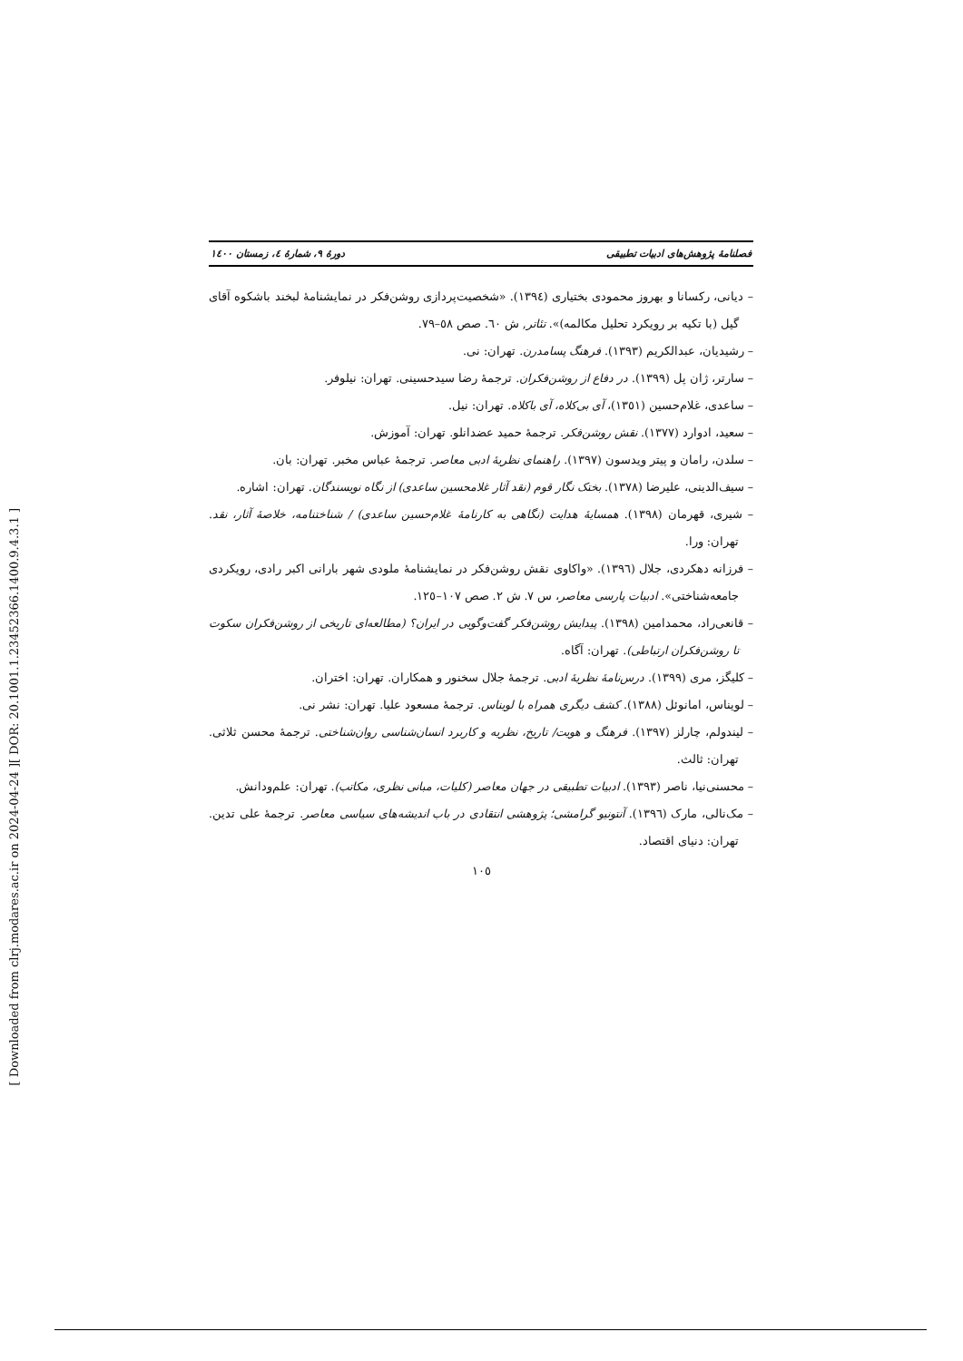[ DOR: 20.1001.1.23452366.1400.9.4.3.1 ]
[ Downloaded from clrj.modares.ac.ir on 2024-04-24 ]
فصلنامهٔ پژوهش‌های ادبیات تطبیقی دورهٔ ۹، شمارهٔ ٤، زمستان ١٤٠٠
– دیانی، رکسانا و بهروز محمودی بختیاری (١٣٩٤). «شخصیت‌پردازی روشن‌فکر در نمایشنامهٔ لبخند باشکوه آقای گیل (با تکیه بر رویکرد تحلیل مکالمه)». تئاتر, ش ٦٠. صص ٥٨–٧٩.
– رشیدیان، عبدالکریم (١٣٩٣). فرهنگ پسامدرن. تهران: نی.
– سارتر، ژان پل (١٣٩٩). در دفاع از روشن‌فکران. ترجمهٔ رضا سیدحسینی. تهران: نیلوفر.
– ساعدی، غلام‌حسین (١٣٥١)، آی بی‌کلاه، آی باکلاه. تهران: نیل.
– سعید، ادوارد (١٣٧٧). نقش روشن‌فکر. ترجمهٔ حمید عضدانلو. تهران: آموزش.
– سلدن، رامان و پیتر ویدسون (١٣٩٧). راهنمای نظریهٔ ادبی معاصر. ترجمهٔ عباس مخبر. تهران: بان.
– سیف‌الدینی، علیرضا (١٣٧٨). بختک نگار قوم (نقد آثار غلامحسین ساعدی) از نگاه نویسندگان. تهران: اشاره.
– شیری، قهرمان (١٣٩٨). همسایهٔ هدایت (نگاهی به کارنامهٔ غلام‌حسین ساعدی) / شناختنامه، خلاصهٔ آثار، نقد. تهران: ورا.
– فرزانه دهکردی، جلال (١٣٩٦). «واکاوی نقش روشن‌فکر در نمایشنامهٔ ملودی شهر بارانی اکبر رادی، رویکردی جامعه‌شناختی». ادبیات پارسی معاصر، س ٧. ش ٢. صص ١٠٧–١٢٥.
– قانعی‌راد، محمدامین (١٣٩٨). پیدایش روشن‌فکر گفت‌وگویی در ایران؟ (مطالعه‌ای تاریخی از روشن‌فکران سکوت تا روشن‌فکران ارتباطی). تهران: آگاه.
– کلیگز، مری (١٣٩٩). درس‌نامهٔ نظریهٔ ادبی. ترجمهٔ جلال سخنور و همکاران. تهران: اختران.
– لویناس، امانوئل (١٣٨٨). کشف دیگری همراه با لویناس. ترجمهٔ مسعود علیا. تهران: نشر نی.
– لیندولم، چارلز (١٣٩٧). فرهنگ و هویت/ تاریخ، نظریه و کاربرد انسان‌شناسی روان‌شناختی. ترجمهٔ محسن ثلاثی. تهران: ثالث.
– محسنی‌نیا، ناصر (١٣٩٣). ادبیات تطبیقی در جهان معاصر (کلیات، مبانی نظری، مکاتب). تهران: علم‌ودانش.
– مک‌نالی، مارک (١٣٩٦). آنتونیو گرامشی؛ پژوهشی انتقادی در باب اندیشه‌های سیاسی معاصر. ترجمهٔ علی تدین. تهران: دنیای اقتصاد.
١٠٥